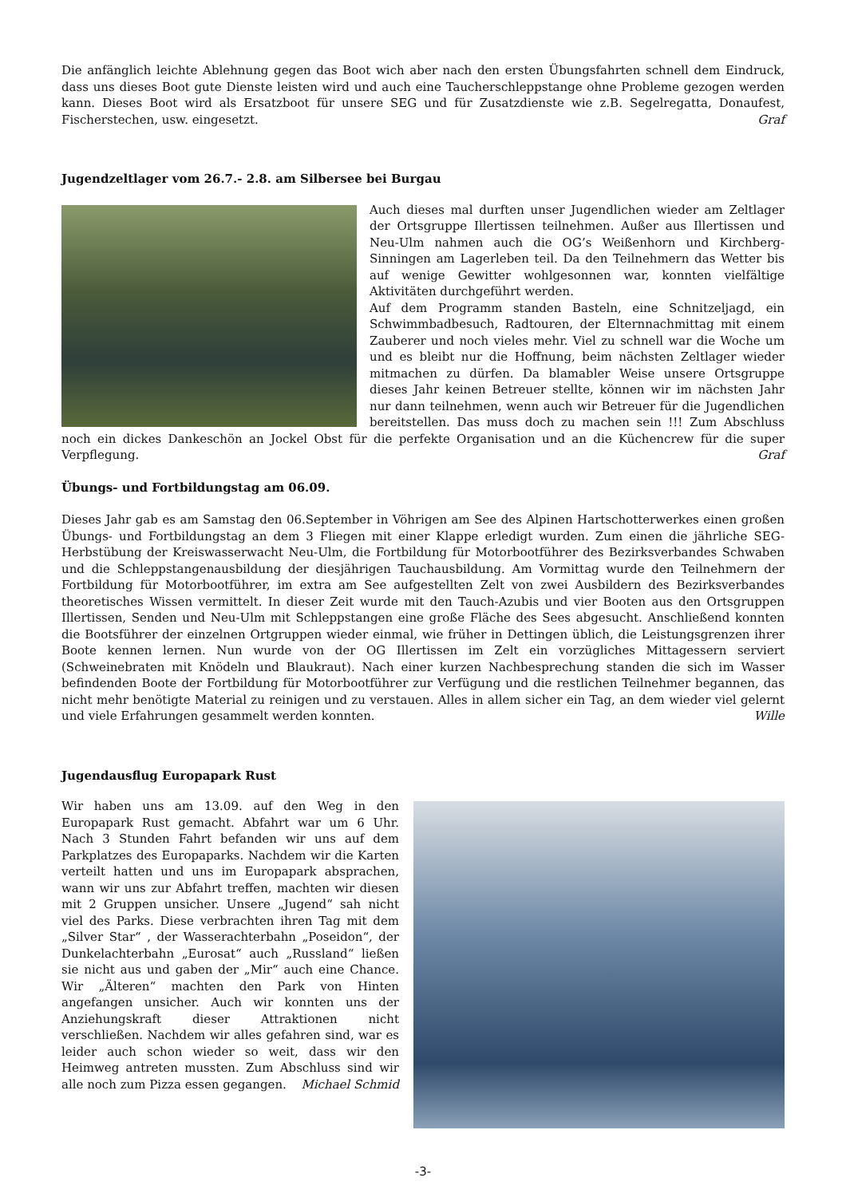Die anfänglich leichte Ablehnung gegen das Boot wich aber nach den ersten Übungsfahrten schnell dem Eindruck, dass uns dieses Boot gute Dienste leisten wird und auch eine Taucherschleppstange ohne Probleme gezogen werden kann. Dieses Boot wird als Ersatzboot für unsere SEG und für Zusatzdienste wie z.B. Segelregatta, Donaufest, Fischerstechen, usw. eingesetzt. Graf
Jugendzeltlager vom 26.7.- 2.8. am Silbersee bei Burgau
Auch dieses mal durften unser Jugendlichen wieder am Zeltlager der Ortsgruppe Illertissen teilnehmen. Außer aus Illertissen und Neu-Ulm nahmen auch die OG’s Weißenhorn und Kirchberg- Sinningen am Lagerleben teil. Da den Teilnehmern das Wetter bis auf wenige Gewitter wohlgesonnen war, konnten vielfältige Aktivitäten durchgeführt werden.
Auf dem Programm standen Basteln, eine Schnitzeljagd, ein Schwimmbadbesuch, Radtouren, der Elternnachmittag mit einem Zauberer und noch vieles mehr. Viel zu schnell war die Woche um und es bleibt nur die Hoffnung, beim nächsten Zeltlager wieder mitmachen zu dürfen. Da blamabler Weise unsere Ortsgruppe dieses Jahr keinen Betreuer stellte, können wir im nächsten Jahr nur dann teilnehmen, wenn auch wir Betreuer für die Jugendlichen bereitstellen. Das muss doch zu machen sein !!! Zum Abschluss noch ein dickes Dankeschön an Jockel Obst für die perfekte Organisation und an die Küchencrew für die super Verpflegung. Graf
Übungs- und Fortbildungstag am 06.09.
Dieses Jahr gab es am Samstag den 06.September in Vöhrigen am See des Alpinen Hartschotterwerkes einen großen Übungs- und Fortbildungstag an dem 3 Fliegen mit einer Klappe erledigt wurden. Zum einen die jährliche SEG- Herbstübung der Kreiswasserwacht Neu-Ulm, die Fortbildung für Motorbootführer des Bezirksverbandes Schwaben und die Schleppstangenausbildung der diesjährigen Tauchausbildung. Am Vormittag wurde den Teilnehmern der Fortbildung für Motorbootführer, im extra am See aufgestellten Zelt von zwei Ausbildern des Bezirksverbandes theoretisches Wissen vermittelt. In dieser Zeit wurde mit den Tauch-Azubis und vier Booten aus den Ortsgruppen Illertissen, Senden und Neu-Ulm mit Schleppstangen eine große Fläche des Sees abgesucht. Anschließend konnten die Bootsführer der einzelnen Ortgruppen wieder einmal, wie früher in Dettingen üblich, die Leistungsgrenzen ihrer Boote kennen lernen. Nun wurde von der OG Illertissen im Zelt ein vorzügliches Mittagessern serviert (Schweinebraten mit Knödeln und Blaukraut). Nach einer kurzen Nachbesprechung standen die sich im Wasser befindenden Boote der Fortbildung für Motorbootführer zur Verfügung und die restlichen Teilnehmer begannen, das nicht mehr benötigte Material zu reinigen und zu verstauen. Alles in allem sicher ein Tag, an dem wieder viel gelernt und viele Erfahrungen gesammelt werden konnten. Wille
Jugendausflug Europapark Rust
Wir haben uns am 13.09. auf den Weg in den Europapark Rust gemacht. Abfahrt war um 6 Uhr. Nach 3 Stunden Fahrt befanden wir uns auf dem Parkplatzes des Europaparks. Nachdem wir die Karten verteilt hatten und uns im Europapark absprachen, wann wir uns zur Abfahrt treffen, machten wir diesen mit 2 Gruppen unsicher. Unsere „Jugend“ sah nicht viel des Parks. Diese verbrachten ihren Tag mit dem „Silver Star“ , der Wasserachterbahn „Poseidon“, der Dunkelachterbahn „Eurosat“ auch „Russland“ ließen sie nicht aus und gaben der „Mir“ auch eine Chance. Wir „Älteren“ machten den Park von Hinten angefangen unsicher. Auch wir konnten uns der Anziehungskraft dieser Attraktionen nicht verschließen. Nachdem wir alles gefahren sind, war es leider auch schon wieder so weit, dass wir den Heimweg antreten mussten. Zum Abschluss sind wir alle noch zum Pizza essen gegangen. Michael Schmid
-3-